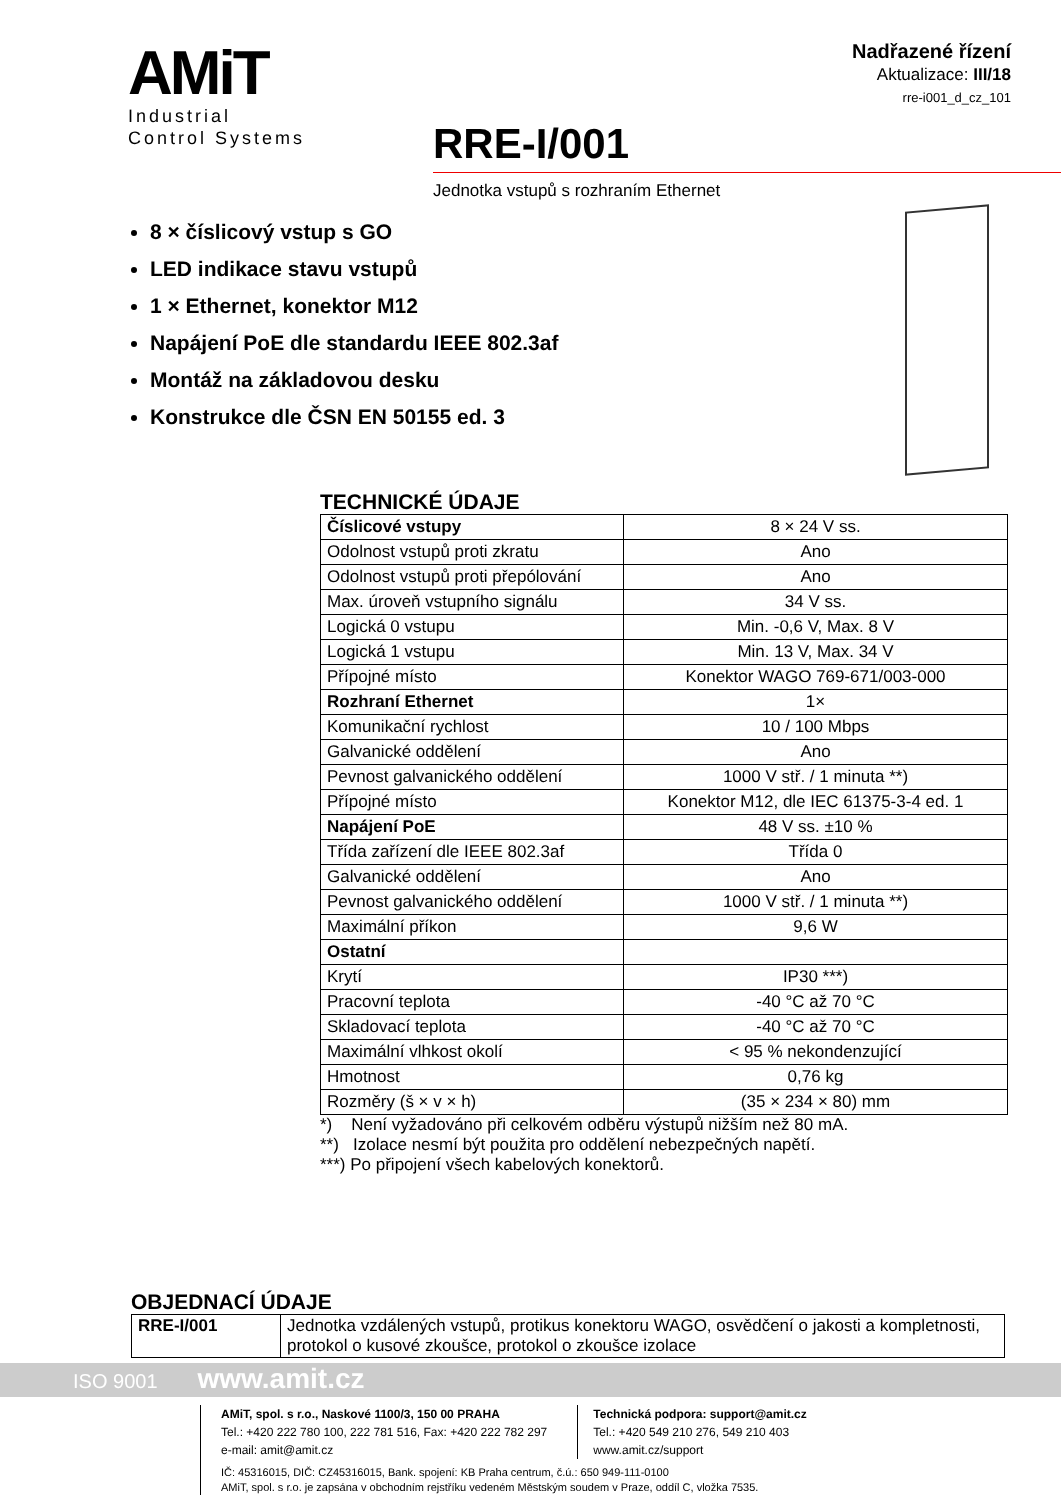AMiT
Industrial
Control Systems
Nadřazené řízení
Aktualizace: III/18
rre-i001_d_cz_101
RRE-I/001
Jednotka vstupů s rozhraním Ethernet
8 × číslicový vstup s GO
LED indikace stavu vstupů
1 × Ethernet, konektor M12
Napájení PoE dle standardu IEEE 802.3af
Montáž na základovou desku
Konstrukce dle ČSN EN 50155 ed. 3
TECHNICKÉ ÚDAJE
| Číslicové vstupy | 8 × 24 V ss. |
| Odolnost vstupů proti zkratu | Ano |
| Odolnost vstupů proti přepólování | Ano |
| Max. úroveň vstupního signálu | 34 V ss. |
| Logická 0 vstupu | Min. -0,6 V, Max. 8 V |
| Logická 1 vstupu | Min. 13 V, Max. 34 V |
| Přípojné místo | Konektor WAGO 769-671/003-000 |
| Rozhraní Ethernet | 1× |
| Komunikační rychlost | 10 / 100 Mbps |
| Galvanické oddělení | Ano |
| Pevnost galvanického oddělení | 1000 V stř. / 1 minuta **) |
| Přípojné místo | Konektor M12, dle IEC 61375-3-4 ed. 1 |
| Napájení PoE | 48 V ss. ±10 % |
| Třída zařízení dle IEEE 802.3af | Třída 0 |
| Galvanické oddělení | Ano |
| Pevnost galvanického oddělení | 1000 V stř. / 1 minuta **) |
| Maximální příkon | 9,6 W |
| Ostatní | |
| Krytí | IP30 ***) |
| Pracovní teplota | -40 °C až 70 °C |
| Skladovací teplota | -40 °C až 70 °C |
| Maximální vlhkost okolí | < 95 % nekondenzující |
| Hmotnost | 0,76 kg |
| Rozměry (š × v × h) | (35 × 234 × 80) mm |
*) Není vyžadováno při celkovém odběru výstupů nižším než 80 mA.
**) Izolace nesmí být použita pro oddělení nebezpečných napětí.
***) Po připojení všech kabelových konektorů.
OBJEDNACÍ ÚDAJE
| RRE-I/001 | Jednotka vzdálených vstupů, protikus konektoru WAGO, osvědčení o jakosti a kompletnosti, protokol o kusové zkoušce, protokol o zkoušce izolace |
ISO 9001 www.amit.cz
AMiT, spol. s r.o., Naskové 1100/3, 150 00 PRAHA
Tel.: +420 222 780 100, 222 781 516, Fax: +420 222 782 297
e-mail: amit@amit.cz
Technická podpora: support@amit.cz
Tel.: +420 549 210 276, 549 210 403
www.amit.cz/support
IČ: 45316015, DIČ: CZ45316015, Bank. spojení: KB Praha centrum, č.ú.: 650 949-111-0100
AMiT, spol. s r.o. je zapsána v obchodním rejstříku vedeném Městským soudem v Praze, oddíl C, vložka 7535.